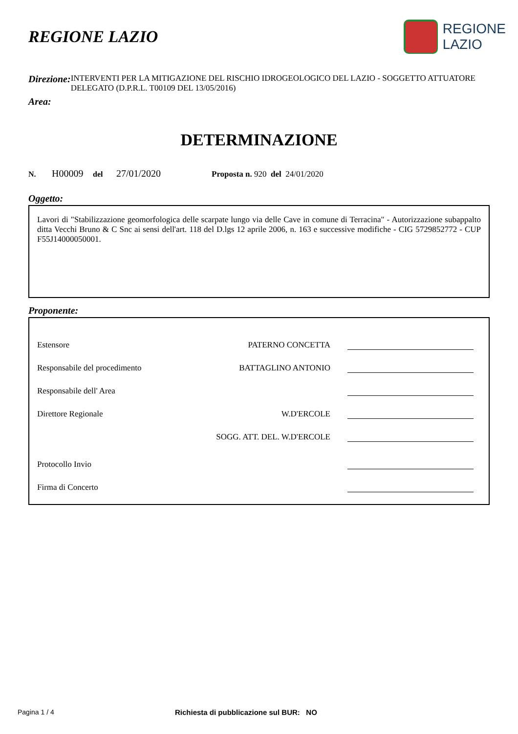REGIONE LAZIO
REGIONE
LAZIO
Direzione:
INTERVENTI PER LA MITIGAZIONE DEL RISCHIO IDROGEOLOGICO DEL LAZIO - SOGGETTO ATTUATORE DELEGATO (D.P.R.L. T00109 DEL 13/05/2016)
Area:
DETERMINAZIONE
N. H00009 del 27/01/2020 Proposta n. 920 del 24/01/2020
Oggetto:
Lavori di "Stabilizzazione geomorfologica delle scarpate lungo via delle Cave in comune di Terracina" - Autorizzazione subappalto ditta Vecchi Bruno & C Snc ai sensi dell'art. 118 del D.lgs 12 aprile 2006, n. 163 e successive modifiche - CIG 5729852772 - CUP F55J14000050001.
Proponente:
Estensore PATERNO CONCETTA
Responsabile del procedimento BATTAGLINO ANTONIO
Responsabile dell' Area
Direttore Regionale W.D'ERCOLE
SOGG. ATT. DEL. W.D'ERCOLE
Protocollo Invio
Firma di Concerto
Pagina 1 / 4 Richiesta di pubblicazione sul BUR: NO